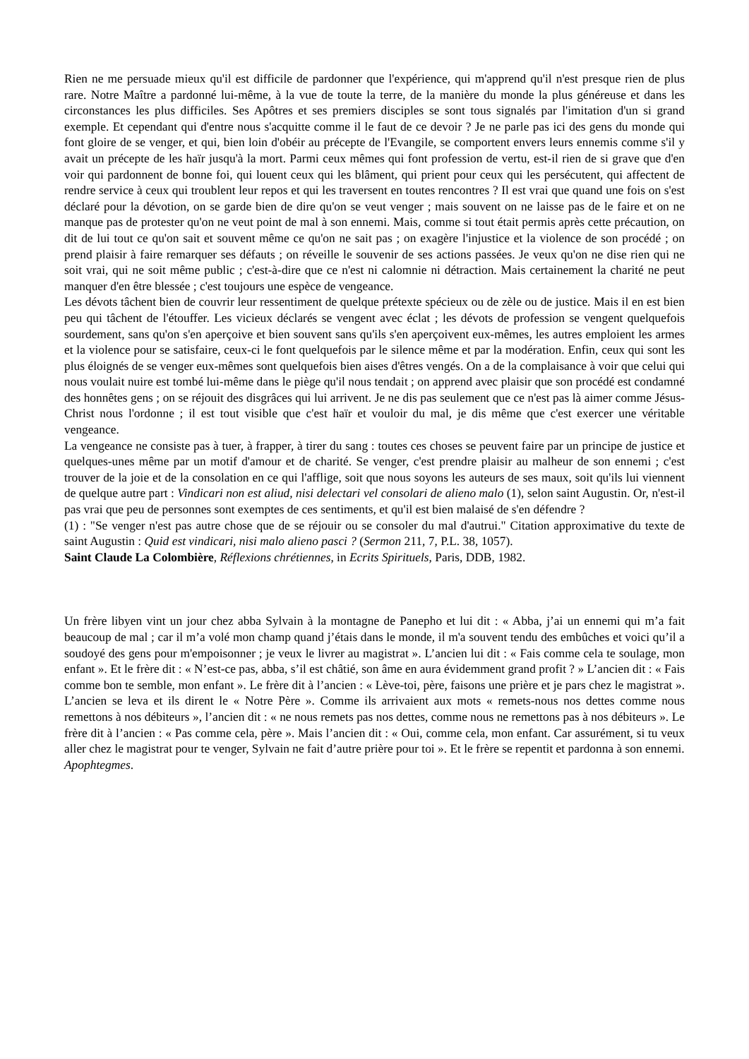Rien ne me persuade mieux qu'il est difficile de pardonner que l'expérience, qui m'apprend qu'il n'est presque rien de plus rare. Notre Maître a pardonné lui-même, à la vue de toute la terre, de la manière du monde la plus généreuse et dans les circonstances les plus difficiles. Ses Apôtres et ses premiers disciples se sont tous signalés par l'imitation d'un si grand exemple. Et cependant qui d'entre nous s'acquitte comme il le faut de ce devoir ? Je ne parle pas ici des gens du monde qui font gloire de se venger, et qui, bien loin d'obéir au précepte de l'Evangile, se comportent envers leurs ennemis comme s'il y avait un précepte de les haïr jusqu'à la mort. Parmi ceux mêmes qui font profession de vertu, est-il rien de si grave que d'en voir qui pardonnent de bonne foi, qui louent ceux qui les blâment, qui prient pour ceux qui les persécutent, qui affectent de rendre service à ceux qui troublent leur repos et qui les traversent en toutes rencontres ? Il est vrai que quand une fois on s'est déclaré pour la dévotion, on se garde bien de dire qu'on se veut venger ; mais souvent on ne laisse pas de le faire et on ne manque pas de protester qu'on ne veut point de mal à son ennemi. Mais, comme si tout était permis après cette précaution, on dit de lui tout ce qu'on sait et souvent même ce qu'on ne sait pas ; on exagère l'injustice et la violence de son procédé ; on prend plaisir à faire remarquer ses défauts ; on réveille le souvenir de ses actions passées. Je veux qu'on ne dise rien qui ne soit vrai, qui ne soit même public ; c'est-à-dire que ce n'est ni calomnie ni détraction. Mais certainement la charité ne peut manquer d'en être blessée ; c'est toujours une espèce de vengeance.
Les dévots tâchent bien de couvrir leur ressentiment de quelque prétexte spécieux ou de zèle ou de justice. Mais il en est bien peu qui tâchent de l'étouffer. Les vicieux déclarés se vengent avec éclat ; les dévots de profession se vengent quelquefois sourdement, sans qu'on s'en aperçoive et bien souvent sans qu'ils s'en aperçoivent eux-mêmes, les autres emploient les armes et la violence pour se satisfaire, ceux-ci le font quelquefois par le silence même et par la modération. Enfin, ceux qui sont les plus éloignés de se venger eux-mêmes sont quelquefois bien aises d'êtres vengés. On a de la complaisance à voir que celui qui nous voulait nuire est tombé lui-même dans le piège qu'il nous tendait ; on apprend avec plaisir que son procédé est condamné des honnêtes gens ; on se réjouit des disgrâces qui lui arrivent. Je ne dis pas seulement que ce n'est pas là aimer comme Jésus-Christ nous l'ordonne ; il est tout visible que c'est haïr et vouloir du mal, je dis même que c'est exercer une véritable vengeance.
La vengeance ne consiste pas à tuer, à frapper, à tirer du sang : toutes ces choses se peuvent faire par un principe de justice et quelques-unes même par un motif d'amour et de charité. Se venger, c'est prendre plaisir au malheur de son ennemi ; c'est trouver de la joie et de la consolation en ce qui l'afflige, soit que nous soyons les auteurs de ses maux, soit qu'ils lui viennent de quelque autre part : Vindicari non est aliud, nisi delectari vel consolari de alieno malo (1), selon saint Augustin. Or, n'est-il pas vrai que peu de personnes sont exemptes de ces sentiments, et qu'il est bien malaisé de s'en défendre ?
(1) : "Se venger n'est pas autre chose que de se réjouir ou se consoler du mal d'autrui." Citation approximative du texte de saint Augustin : Quid est vindicari, nisi malo alieno pasci ? (Sermon 211, 7, P.L. 38, 1057).
Saint Claude La Colombière, Réflexions chrétiennes, in Ecrits Spirituels, Paris, DDB, 1982.
Un frère libyen vint un jour chez abba Sylvain à la montagne de Panepho et lui dit : « Abba, j’ai un ennemi qui m’a fait beaucoup de mal ; car il m’a volé mon champ quand j’étais dans le monde, il m'a souvent tendu des embûches et voici qu’il a soudoyé des gens pour m'empoisonner ; je veux le livrer au magistrat ». L’ancien lui dit : « Fais comme cela te soulage, mon enfant ». Et le frère dit : « N’est-ce pas, abba, s’il est châtié, son âme en aura évidemment grand profit ? » L’ancien dit : « Fais comme bon te semble, mon enfant ». Le frère dit à l’ancien : « Lève-toi, père, faisons une prière et je pars chez le magistrat ». L’ancien se leva et ils dirent le « Notre Père ». Comme ils arrivaient aux mots « remets-nous nos dettes comme nous remettons à nos débiteurs », l’ancien dit : « ne nous remets pas nos dettes, comme nous ne remettons pas à nos débiteurs ». Le frère dit à l’ancien : « Pas comme cela, père ». Mais l’ancien dit : « Oui, comme cela, mon enfant. Car assurément, si tu veux aller chez le magistrat pour te venger, Sylvain ne fait d’autre prière pour toi ». Et le frère se repentit et pardonna à son ennemi.
Apophtegmes.